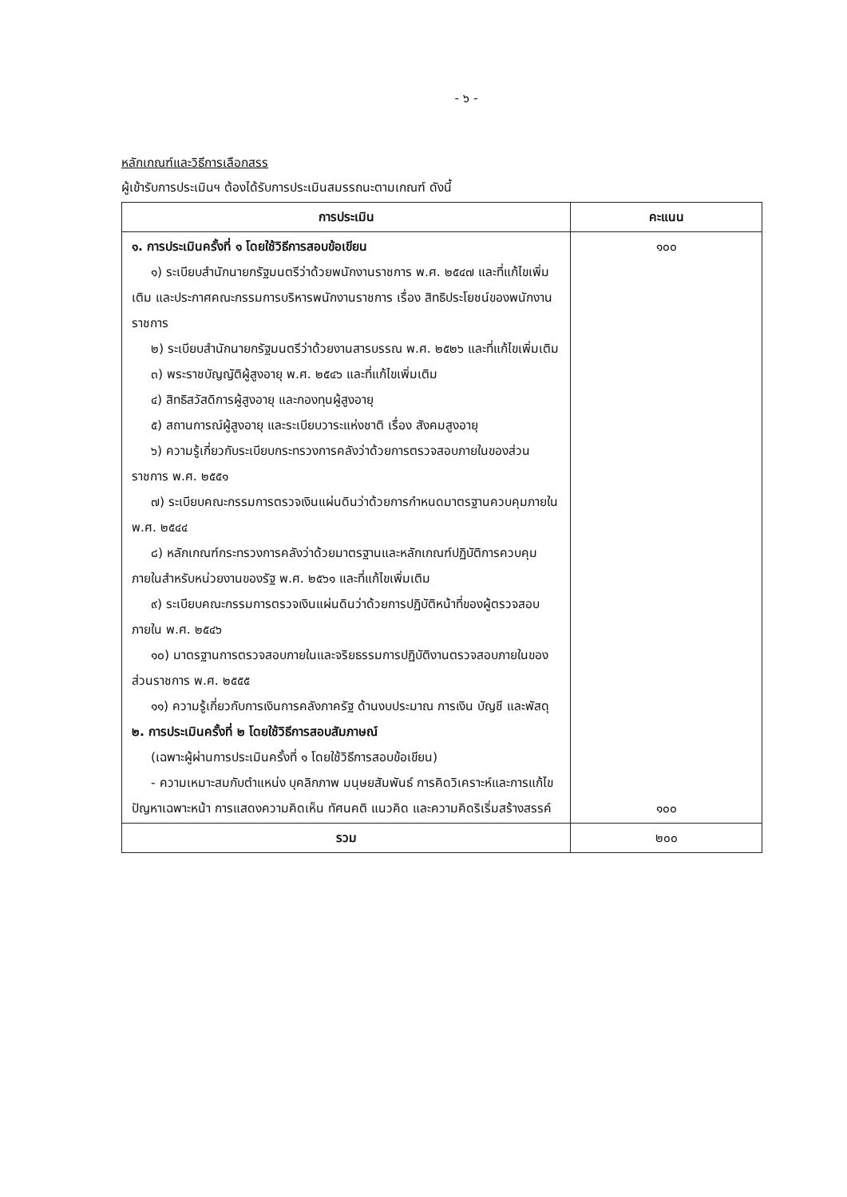- ๖ -
หลักเกณฑ์และวิธีการเลือกสรร
ผู้เข้ารับการประเมินฯ ต้องได้รับการประเมินสมรรถนะตามเกณฑ์ ดังนี้
| การประเมิน | คะแนน |
| --- | --- |
| ๑. การประเมินครั้งที่ ๑ โดยใช้วิธีการสอบข้อเขียน ๑) ระเบียบสำนักนายกรัฐมนตรีว่าด้วยพนักงานราชการ พ.ศ. ๒๕๔๗ และที่แก้ไขเพิ่มเติม และประกาศคณะกรรมการบริหารพนักงานราชการ เรื่อง สิทธิประโยชน์ของพนักงานราชการ ๒) ระเบียบสำนักนายกรัฐมนตรีว่าด้วยงานสารบรรณ พ.ศ. ๒๕๒๖ และที่แก้ไขเพิ่มเติม ๓) พระราชบัญญัติผู้สูงอายุ พ.ศ. ๒๕๔๖ และที่แก้ไขเพิ่มเติม ๔) สิทธิสวัสดิการผู้สูงอายุ และกองทุนผู้สูงอายุ ๕) สถานการณ์ผู้สูงอายุ และระเบียบวาระแห่งชาติ เรื่อง สังคมสูงอายุ ๖) ความรู้เกี่ยวกับระเบียบกระทรวงการคลังว่าด้วยการตรวจสอบภายในของส่วนราชการ พ.ศ. ๒๕๕๑ ๗) ระเบียบคณะกรรมการตรวจเงินแผ่นดินว่าด้วยการกำหนดมาตรฐานควบคุมภายใน พ.ศ. ๒๕๔๔ ๘) หลักเกณฑ์กระทรวงการคลังว่าด้วยมาตรฐานและหลักเกณฑ์ปฏิบัติการควบคุมภายในสำหรับหน่วยงานของรัฐ พ.ศ. ๒๕๖๑ และที่แก้ไขเพิ่มเติม ๙) ระเบียบคณะกรรมการตรวจเงินแผ่นดินว่าด้วยการปฏิบัติหน้าที่ของผู้ตรวจสอบภายใน พ.ศ. ๒๕๔๖ ๑๐) มาตรฐานการตรวจสอบภายในและจริยธรรมการปฏิบัติงานตรวจสอบภายในของส่วนราชการ พ.ศ. ๒๕๕๕ ๑๑) ความรู้เกี่ยวกับการเงินการคลังภาครัฐ ด้านงบประมาณ การเงิน บัญชี และพัสดุ ๒. การประเมินครั้งที่ ๒ โดยใช้วิธีการสอบสัมภาษณ์ (เฉพาะผู้ผ่านการประเมินครั้งที่ ๑ โดยใช้วิธีการสอบข้อเขียน) - ความเหมาะสมกับตำแหน่ง บุคลิกภาพ มนุษยสัมพันธ์ การคิดวิเคราะห์และการแก้ไขปัญหาเฉพาะหน้า การแสดงความคิดเห็น ทัศนคติ แนวคิด และความคิดริเริ่มสร้างสรรค์ | ๑๐๐ ๑๐๐ |
| รวม | ๒๐๐ |